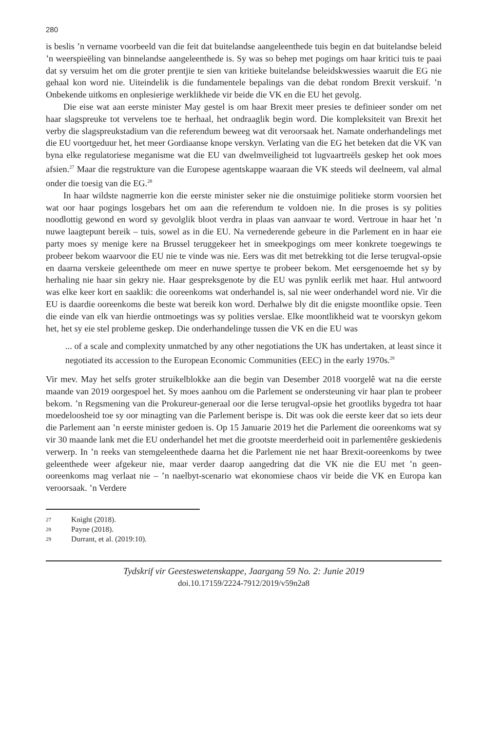280
is beslis ’n vername voorbeeld van die feit dat buitelandse aangeleenthede tuis begin en dat buitelandse beleid ’n weerspieëling van binnelandse aangeleenthede is. Sy was so behep met pogings om haar kritici tuis te paai dat sy versuim het om die groter prentjie te sien van kritieke buitelandse beleidskwessies waaruit die EG nie gehaal kon word nie. Uiteindelik is die fundamentele bepalings van die debat rondom Brexit verskuif. ’n Onbekende uitkoms en onplesierige werklikhede vir beide die VK en die EU het gevolg.
Die eise wat aan eerste minister May gestel is om haar Brexit meer presies te definieer sonder om net haar slagspreuke tot vervelens toe te herhaal, het ondraaglik begin word. Die kompleksiteit van Brexit het verby die slagspreukstadium van die referendum beweeg wat dit veroorsaak het. Namate onderhandelings met die EU voortgeduur het, het meer Gordiaanse knope verskyn. Verlating van die EG het beteken dat die VK van byna elke regulatoriese meganisme wat die EU van dwelmveiligheid tot lugvaartreëls geskep het ook moes afsien.<sup>27</sup> Maar die regstrukture van die Europese agentskappe waaraan die VK steeds wil deelneem, val almal onder die toesig van die EG.<sup>28</sup>
In haar wildste nagmerrie kon die eerste minister seker nie die onstuimige politieke storm voorsien het wat oor haar pogings losgebars het om aan die referendum te voldoen nie. In die proses is sy polities noodlottig gewond en word sy gevolglik bloot verdra in plaas van aanvaar te word. Vertroue in haar het ’n nuwe laagtepunt bereik – tuis, sowel as in die EU. Na vernederende gebeure in die Parlement en in haar eie party moes sy menige kere na Brussel teruggekeer het in smeekpogings om meer konkrete toegewings te probeer bekom waarvoor die EU nie te vinde was nie. Eers was dit met betrekking tot die Ierse terugval-opsie en daarna verskeie geleenthede om meer en nuwe spertye te probeer bekom. Met eersgenoemde het sy by herhaling nie haar sin gekry nie. Haar gespreksgenote by die EU was pynlik eerlik met haar. Hul antwoord was elke keer kort en saaklik: die ooreenkoms wat onderhandel is, sal nie weer onderhandel word nie. Vir die EU is daardie ooreenkoms die beste wat bereik kon word. Derhalwe bly dit die enigste moontlike opsie. Teen die einde van elk van hierdie ontmoetings was sy polities verslae. Elke moontlikheid wat te voorskyn gekom het, het sy eie stel probleme geskep. Die onderhandelinge tussen die VK en die EU was
... of a scale and complexity unmatched by any other negotiations the UK has undertaken, at least since it negotiated its accession to the European Economic Communities (EEC) in the early 1970s.<sup>29</sup>
Vir mev. May het selfs groter struikelblokke aan die begin van Desember 2018 voorgelê wat na die eerste maande van 2019 oorgespoel het. Sy moes aanhou om die Parlement se ondersteuning vir haar plan te probeer bekom. ’n Regsmening van die Prokureur-generaal oor die Ierse terugval-opsie het grootliks bygedra tot haar moedeloosheid toe sy oor minagting van die Parlement berispe is. Dit was ook die eerste keer dat so iets deur die Parlement aan ’n eerste minister gedoen is. Op 15 Januarie 2019 het die Parlement die ooreenkoms wat sy vir 30 maande lank met die EU onderhandel het met die grootste meerderheid ooit in parlementêre geskiedenis verwerp. In ’n reeks van stemgeleenthede daarna het die Parlement nie net haar Brexit-ooreenkoms by twee geleenthede weer afgekeur nie, maar verder daarop aangedring dat die VK nie die EU met ’n geen-ooreenkoms mag verlaat nie – ’n naelbyt-scenario wat ekonomiese chaos vir beide die VK en Europa kan veroorsaak. ’n Verdere
27 Knight (2018).
28 Payne (2018).
29 Durrant, et al. (2019:10).
Tydskrif vir Geesteswetenskappe, Jaargang 59 No. 2: Junie 2019
doi.10.17159/2224-7912/2019/v59n2a8